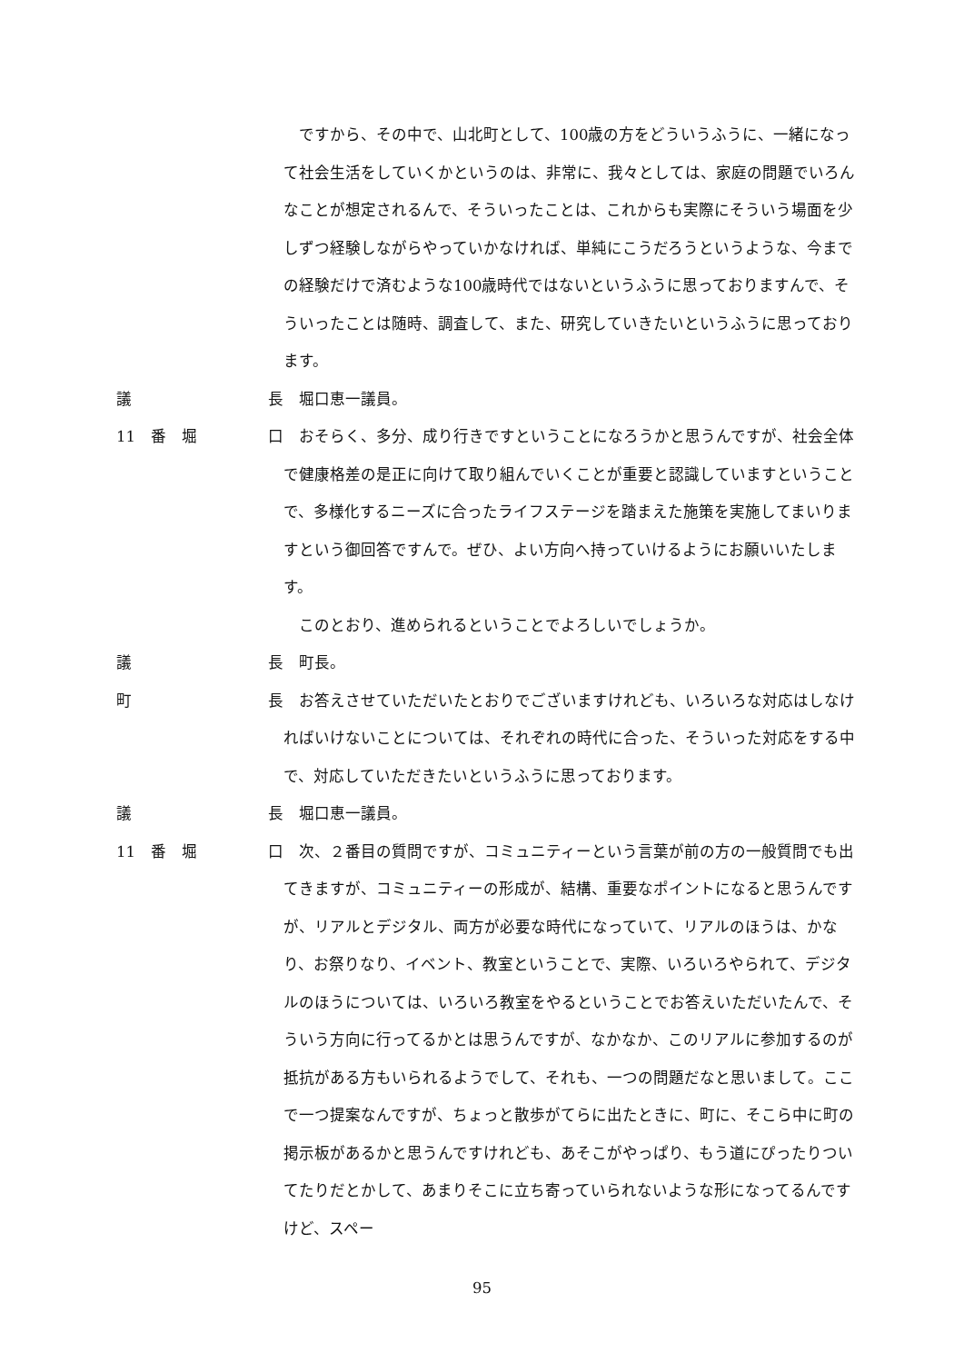ですから、その中で、山北町として、100歳の方をどういうふうに、一緒になって社会生活をしていくかというのは、非常に、我々としては、家庭の問題でいろんなことが想定されるんで、そういったことは、これからも実際にそういう場面を少しずつ経験しながらやっていかなければ、単純にこうだろうというような、今までの経験だけで済むような100歳時代ではないというふうに思っておりますんで、そういったことは随時、調査して、また、研究していきたいというふうに思っております。
議 長 　堀口恵一議員。
11　番　堀 口 　おそらく、多分、成り行きですということになろうかと思うんですが、社会全体で健康格差の是正に向けて取り組んでいくことが重要と認識していますということで、多様化するニーズに合ったライフステージを踏まえた施策を実施してまいりますという御回答ですんで。ぜひ、よい方向へ持っていけるようにお願いいたします。
　このとおり、進められるということでよろしいでしょうか。
議 長 　町長。
町 長 　お答えさせていただいたとおりでございますけれども、いろいろな対応はしなければいけないことについては、それぞれの時代に合った、そういった対応をする中で、対応していただきたいというふうに思っております。
議 長 　堀口恵一議員。
11　番　堀 口 　次、２番目の質問ですが、コミュニティーという言葉が前の方の一般質問でも出てきますが、コミュニティーの形成が、結構、重要なポイントになると思うんですが、リアルとデジタル、両方が必要な時代になっていて、リアルのほうは、かなり、お祭りなり、イベント、教室ということで、実際、いろいろやられて、デジタルのほうについては、いろいろ教室をやるということでお答えいただいたんで、そういう方向に行ってるかとは思うんですが、なかなか、このリアルに参加するのが抵抗がある方もいられるようでして、それも、一つの問題だなと思いまして。ここで一つ提案なんですが、ちょっと散歩がてらに出たときに、町に、そこら中に町の掲示板があるかと思うんですけれども、あそこがやっぱり、もう道にぴったりついてたりだとかして、あまりそこに立ち寄っていられないような形になってるんですけど、スペー
95